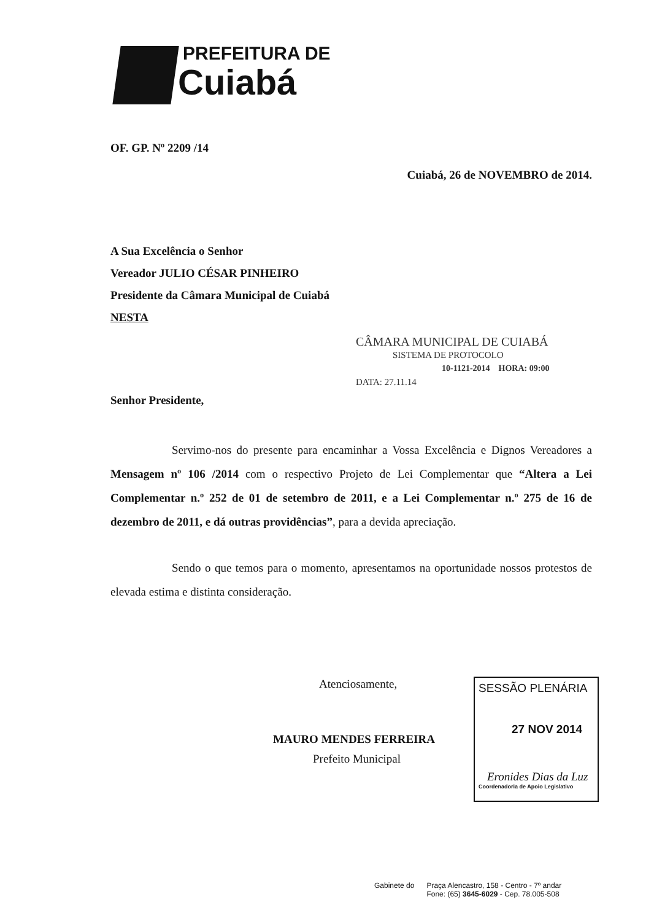PREFEITURA DE
Cuiabá
OF. GP. Nº 2209 /14
Cuiabá, 26 de NOVEMBRO de 2014.
A Sua Excelência o Senhor
Vereador JULIO CÉSAR PINHEIRO
Presidente da Câmara Municipal de Cuiabá
NESTA
CÂMARA MUNICIPAL DE CUIABÁ
SISTEMA DE PROTOCOLO
10-1121-2014 HORA: 09:00
DATA: 27.11.14
Senhor Presidente,
Servimo-nos do presente para encaminhar a Vossa Excelência e Dignos Vereadores a Mensagem nº 106 /2014 com o respectivo Projeto de Lei Complementar que “Altera a Lei Complementar n.º 252 de 01 de setembro de 2011, e a Lei Complementar n.º 275 de 16 de dezembro de 2011, e dá outras providências”, para a devida apreciação.
Sendo o que temos para o momento, apresentamos na oportunidade nossos protestos de elevada estima e distinta consideração.
Atenciosamente,
MAURO MENDES FERREIRA
Prefeito Municipal
SESSÃO PLENÁRIA
27 NOV 2014
Eronides Dias da Luz
Coordenadoria de Apoio Legislativo
Gabinete do Praça Alencastro, 158 - Centro - 7º andar
Fone: (65) 3645-6029 - Cep. 78.005-508